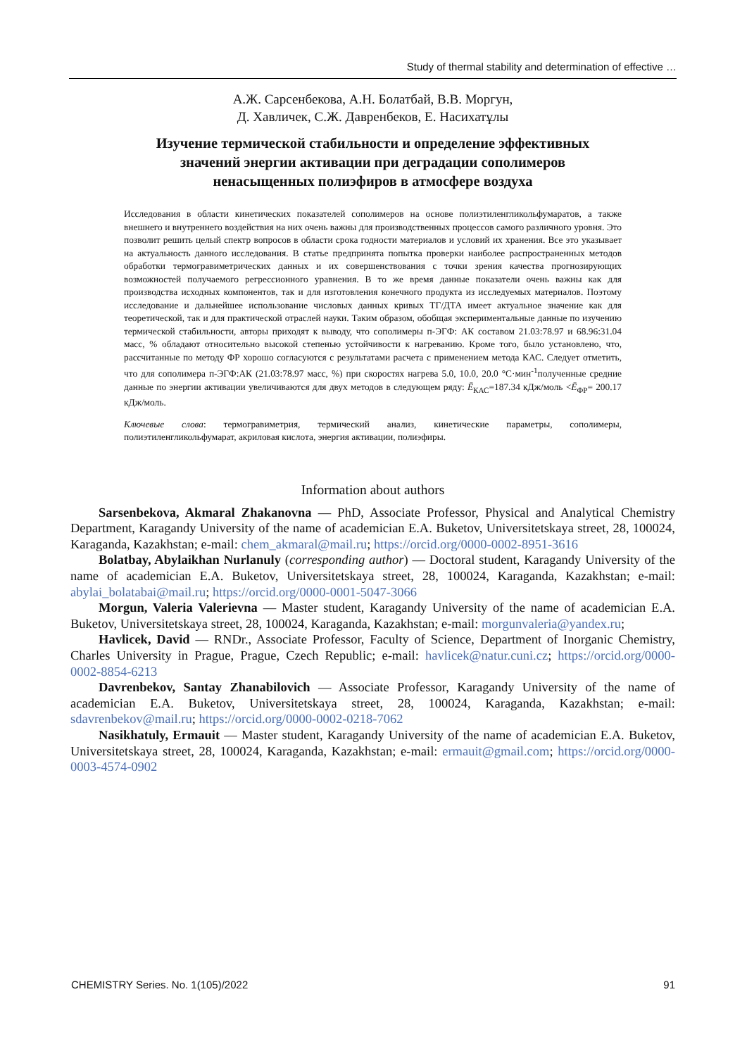Study of thermal stability and determination of effective …
А.Ж. Сарсенбекова, А.Н. Болатбай, В.В. Моргун,
Д. Хавличек, С.Ж. Давренбеков, Е. Насихатұлы
Изучение термической стабильности и определение эффективных
значений энергии активации при деградации сополимеров
ненасыщенных полиэфиров в атмосфере воздуха
Исследования в области кинетических показателей сополимеров на основе полиэтиленгликольфумаратов, а также внешнего и внутреннего воздействия на них очень важны для производственных процессов самого различного уровня. Это позволит решить целый спектр вопросов в области срока годности материалов и условий их хранения. Все это указывает на актуальность данного исследования. В статье предпринята попытка проверки наиболее распространенных методов обработки термогравиметрических данных и их совершенствования с точки зрения качества прогнозирующих возможностей получаемого регрессионного уравнения. В то же время данные показатели очень важны как для производства исходных компонентов, так и для изготовления конечного продукта из исследуемых материалов. Поэтому исследование и дальнейшее использование числовых данных кривых ТГ/ДТА имеет актуальное значение как для теоретической, так и для практической отраслей науки. Таким образом, обобщая экспериментальные данные по изучению термической стабильности, авторы приходят к выводу, что сополимеры п-ЭГФ: АК составом 21.03:78.97 и 68.96:31.04 масс, % обладают относительно высокой степенью устойчивости к нагреванию. Кроме того, было установлено, что, рассчитанные по методу ФР хорошо согласуются с результатами расчета с применением метода КАС. Следует отметить, что для сополимера п-ЭГФ:АК (21.03:78.97 масс, %) при скоростях нагрева 5.0, 10.0, 20.0 °С·мин<sup>-1</sup>полученные средние данные по энергии активации увеличиваются для двух методов в следующем ряду: Ē<sub>КАС</sub>=187.34 кДж/моль <Ē<sub>ФР</sub>= 200.17 кДж/моль.
Ключевые слова: термогравиметрия, термический анализ, кинетические параметры, сополимеры, полиэтиленгликольфумарат, акриловая кислота, энергия активации, полиэфиры.
Information about authors
Sarsenbekova, Akmaral Zhakanovna — PhD, Associate Professor, Physical and Analytical Chemistry Department, Karagandy University of the name of academician E.A. Buketov, Universitetskaya street, 28, 100024, Karaganda, Kazakhstan; e-mail: chem_akmaral@mail.ru; https://orcid.org/0000-0002-8951-3616
Bolatbay, Abylaikhan Nurlanuly (corresponding author) — Doctoral student, Karagandy University of the name of academician E.A. Buketov, Universitetskaya street, 28, 100024, Karaganda, Kazakhstan; e-mail: abylai_bolatabai@mail.ru; https://orcid.org/0000-0001-5047-3066
Morgun, Valeria Valerievna — Master student, Karagandy University of the name of academician E.A. Buketov, Universitetskaya street, 28, 100024, Karaganda, Kazakhstan; e-mail: morgunvaleria@yandex.ru;
Havlicek, David — RNDr., Associate Professor, Faculty of Science, Department of Inorganic Chemistry, Charles University in Prague, Prague, Czech Republic; e-mail: havlicek@natur.cuni.cz; https://orcid.org/0000-0002-8854-6213
Davrenbekov, Santay Zhanabilovich — Associate Professor, Karagandy University of the name of academician E.A. Buketov, Universitetskaya street, 28, 100024, Karaganda, Kazakhstan; e-mail: sdavrenbekov@mail.ru; https://orcid.org/0000-0002-0218-7062
Nasikhatuly, Ermauit — Master student, Karagandy University of the name of academician E.A. Buketov, Universitetskaya street, 28, 100024, Karaganda, Kazakhstan; e-mail: ermauit@gmail.com; https://orcid.org/0000-0003-4574-0902
CHEMISTRY Series. No. 1(105)/2022 91